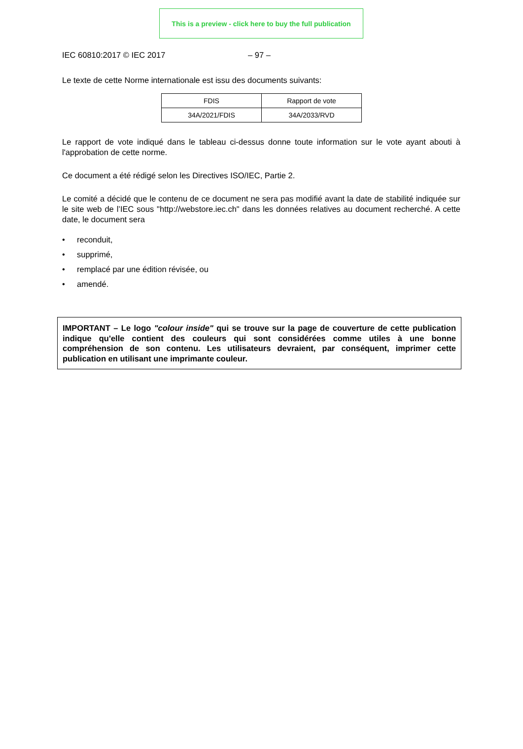This is a preview - click here to buy the full publication
IEC 60810:2017 © IEC 2017 – 97 –
Le texte de cette Norme internationale est issu des documents suivants:
| FDIS | Rapport de vote |
| 34A/2021/FDIS | 34A/2033/RVD |
Le rapport de vote indiqué dans le tableau ci-dessus donne toute information sur le vote ayant abouti à l'approbation de cette norme.
Ce document a été rédigé selon les Directives ISO/IEC, Partie 2.
Le comité a décidé que le contenu de ce document ne sera pas modifié avant la date de stabilité indiquée sur le site web de l’IEC sous "http://webstore.iec.ch" dans les données relatives au document recherché. A cette date, le document sera
• reconduit,
• supprimé,
• remplacé par une édition révisée, ou
• amendé.
IMPORTANT – Le logo "colour inside" qui se trouve sur la page de couverture de cette publication indique qu'elle contient des couleurs qui sont considérées comme utiles à une bonne compréhension de son contenu. Les utilisateurs devraient, par conséquent, imprimer cette publication en utilisant une imprimante couleur.